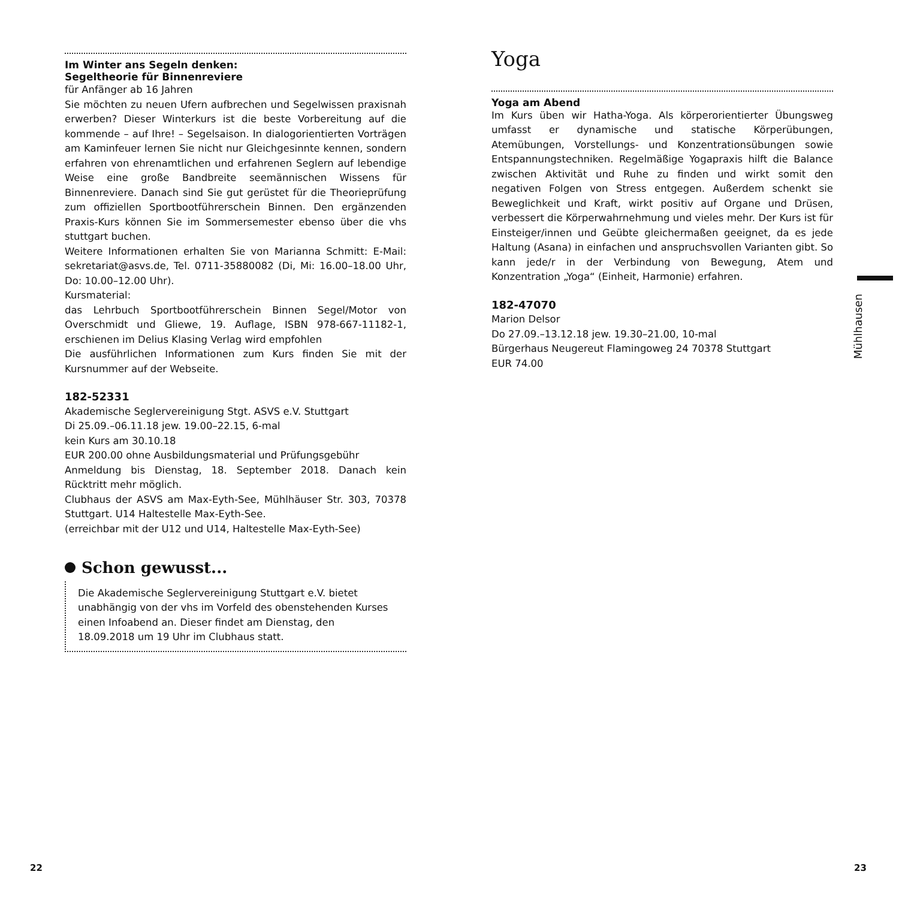Im Winter ans Segeln denken:
Segeltheorie für Binnenreviere
für Anfänger ab 16 Jahren
Sie möchten zu neuen Ufern aufbrechen und Segelwissen praxisnah erwerben? Dieser Winterkurs ist die beste Vorbereitung auf die kommende – auf Ihre! – Segelsaison. In dialogorientierten Vorträgen am Kaminfeuer lernen Sie nicht nur Gleichgesinnte kennen, sondern erfahren von ehrenamtlichen und erfahrenen Seglern auf lebendige Weise eine große Bandbreite seemännischen Wissens für Binnenreviere. Danach sind Sie gut gerüstet für die Theorieprüfung zum offiziellen Sportbootführerschein Binnen. Den ergänzenden Praxis-Kurs können Sie im Sommersemester ebenso über die vhs stuttgart buchen.
Weitere Informationen erhalten Sie von Marianna Schmitt: E-Mail: sekretariat@asvs.de, Tel. 0711-35880082 (Di, Mi: 16.00–18.00 Uhr, Do: 10.00–12.00 Uhr).
Kursmaterial:
das Lehrbuch Sportbootführerschein Binnen Segel/Motor von Overschmidt und Gliewe, 19. Auflage, ISBN 978-667-11182-1, erschienen im Delius Klasing Verlag wird empfohlen
Die ausführlichen Informationen zum Kurs finden Sie mit der Kursnummer auf der Webseite.
182-52331
Akademische Seglervereinigung Stgt. ASVS e.V. Stuttgart
Di 25.09.–06.11.18 jew. 19.00–22.15, 6-mal
kein Kurs am 30.10.18
EUR 200.00 ohne Ausbildungsmaterial und Prüfungsgebühr
Anmeldung bis Dienstag, 18. September 2018. Danach kein Rücktritt mehr möglich.
Clubhaus der ASVS am Max-Eyth-See, Mühlhäuser Str. 303, 70378 Stuttgart. U14 Haltestelle Max-Eyth-See.
(erreichbar mit der U12 und U14, Haltestelle Max-Eyth-See)
Schon gewusst...
Die Akademische Seglervereinigung Stuttgart e.V. bietet unabhängig von der vhs im Vorfeld des obenstehenden Kurses einen Infoabend an. Dieser findet am Dienstag, den 18.09.2018 um 19 Uhr im Clubhaus statt.
Yoga
Yoga am Abend
Im Kurs üben wir Hatha-Yoga. Als körperorientierter Übungsweg umfasst er dynamische und statische Körperübungen, Atemübungen, Vorstellungs- und Konzentrationsübungen sowie Entspannungstechniken. Regelmäßige Yogapraxis hilft die Balance zwischen Aktivität und Ruhe zu finden und wirkt somit den negativen Folgen von Stress entgegen. Außerdem schenkt sie Beweglichkeit und Kraft, wirkt positiv auf Organe und Drüsen, verbessert die Körperwahrnehmung und vieles mehr. Der Kurs ist für Einsteiger/innen und Geübte gleichermaßen geeignet, da es jede Haltung (Asana) in einfachen und anspruchsvollen Varianten gibt. So kann jede/r in der Verbindung von Bewegung, Atem und Konzentration „Yoga“ (Einheit, Harmonie) erfahren.
182-47070
Marion Delsor
Do 27.09.–13.12.18 jew. 19.30–21.00, 10-mal
Bürgerhaus Neugereut Flamingoweg 24 70378 Stuttgart
EUR 74.00
Mühlhausen
22 23